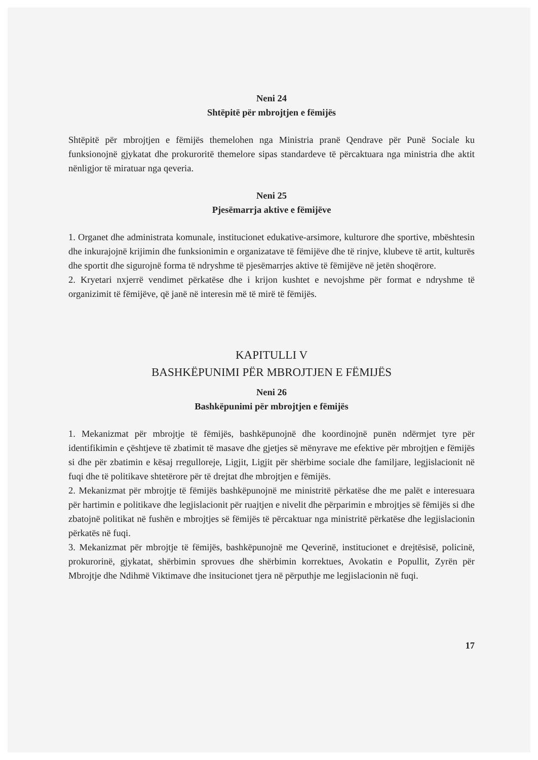Neni 24
Shtëpitë për mbrojtjen e fëmijës
Shtëpitë për mbrojtjen e fëmijës themelohen nga Ministria pranë Qendrave për Punë Sociale ku funksionojnë gjykatat dhe prokuroritë themelore sipas standardeve të përcaktuara nga ministria dhe aktit nënligjor të miratuar nga qeveria.
Neni 25
Pjesëmarrja aktive e fëmijëve
1. Organet dhe administrata komunale, institucionet edukative-arsimore, kulturore dhe sportive, mbështesin dhe inkurajojnë krijimin dhe funksionimin e organizatave të fëmijëve dhe të rinjve, klubeve të artit, kulturës dhe sportit dhe sigurojnë forma të ndryshme të pjesëmarrjes aktive të fëmijëve në jetën shoqërore.
2. Kryetari nxjerrë vendimet përkatëse dhe i krijon kushtet e nevojshme për format e ndryshme të organizimit të fëmijëve, që janë në interesin më të mirë të fëmijës.
KAPITULLI V
BASHKËPUNIMI PËR MBROJTJEN E FËMIJËS
Neni 26
Bashkëpunimi për mbrojtjen e fëmijës
1. Mekanizmat për mbrojtje të fëmijës, bashkëpunojnë dhe koordinojnë punën ndërmjet tyre për identifikimin e çështjeve të zbatimit të masave dhe gjetjes së mënyrave me efektive për mbrojtjen e fëmijës si dhe për zbatimin e kësaj rregulloreje, Ligjit, Ligjit për shërbime sociale dhe familjare, legjislacionit në fuqi dhe të politikave shtetërore për të drejtat dhe mbrojtjen e fëmijës.
2. Mekanizmat për mbrojtje të fëmijës bashkëpunojnë me ministritë përkatëse dhe me palët e interesuara për hartimin e politikave dhe legjislacionit për ruajtjen e nivelit dhe përparimin e mbrojtjes së fëmijës si dhe zbatojnë politikat në fushën e mbrojtjes së fëmijës të përcaktuar nga ministritë përkatëse dhe legjislacionin përkatës në fuqi.
3. Mekanizmat për mbrojtje të fëmijës, bashkëpunojnë me Qeverinë, institucionet e drejtësisë, policinë, prokurorinë, gjykatat, shërbimin sprovues dhe shërbimin korrektues, Avokatin e Popullit, Zyrën për Mbrojtje dhe Ndihmë Viktimave dhe insitucionet tjera në përputhje me legjislacionin në fuqi.
17